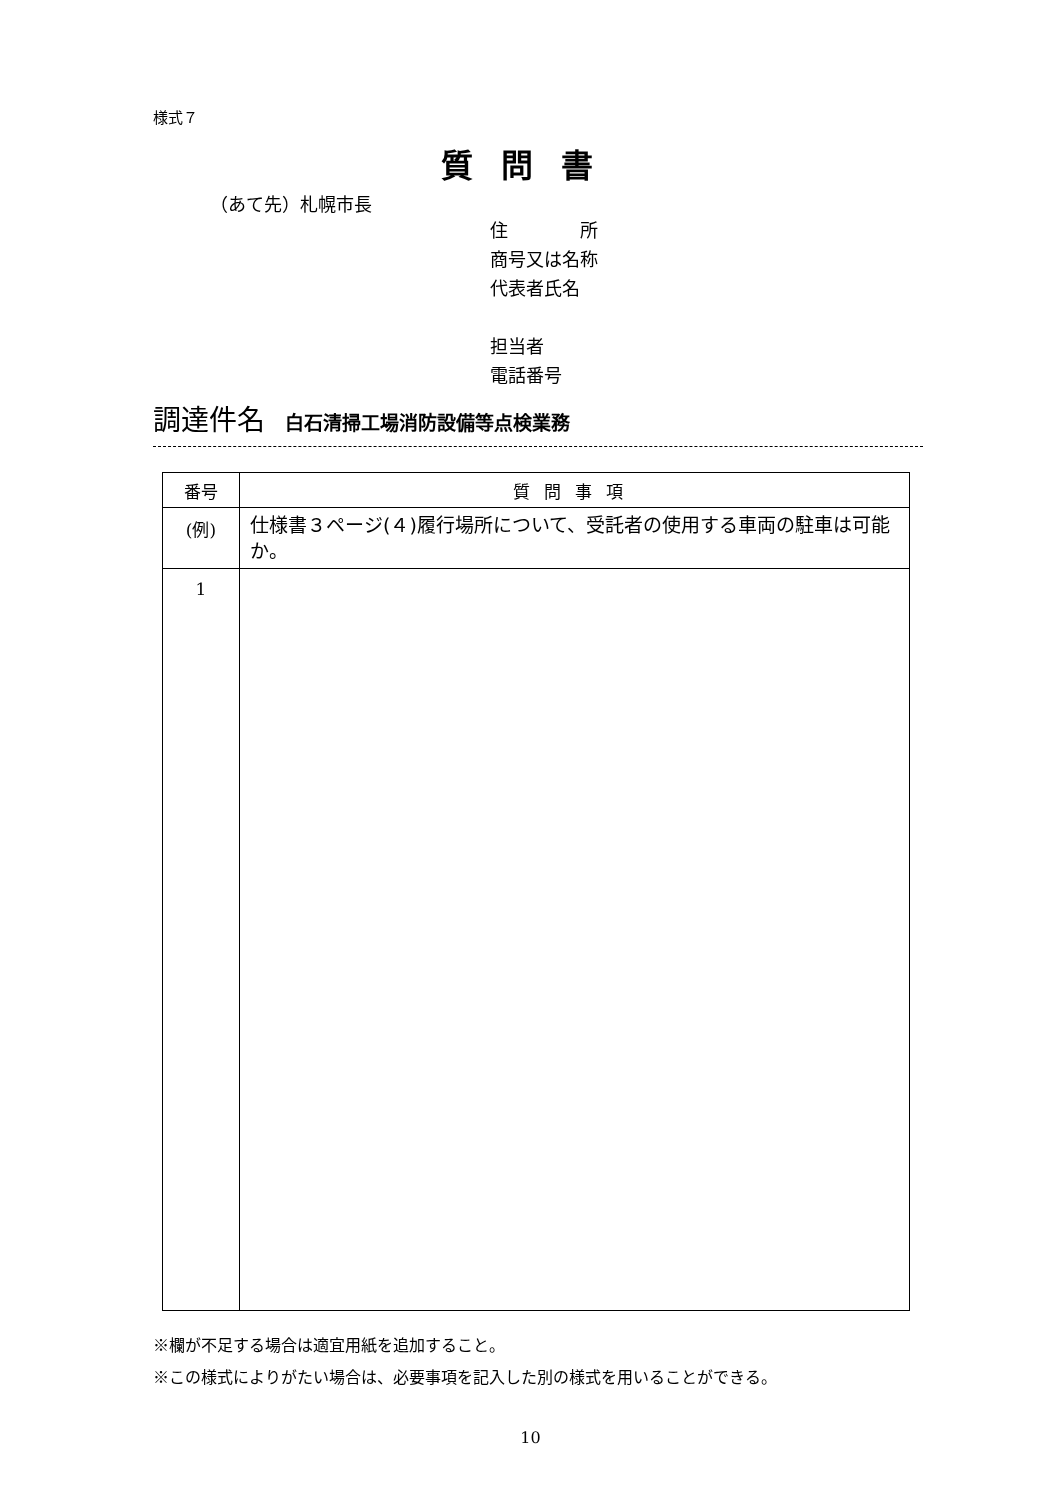様式７
質問書
（あて先）札幌市長
住　　　　所
商号又は名称
代表者氏名
担当者
電話番号
調達件名 白石清掃工場消防設備等点検業務
| 番号 | 質問事項 |
| --- | --- |
| (例) | 仕様書３ページ(４)履行場所について、受託者の使用する車両の駐車は可能か。 |
| 1 | |
※欄が不足する場合は適宜用紙を追加すること。
※この様式によりがたい場合は、必要事項を記入した別の様式を用いることができる。
10